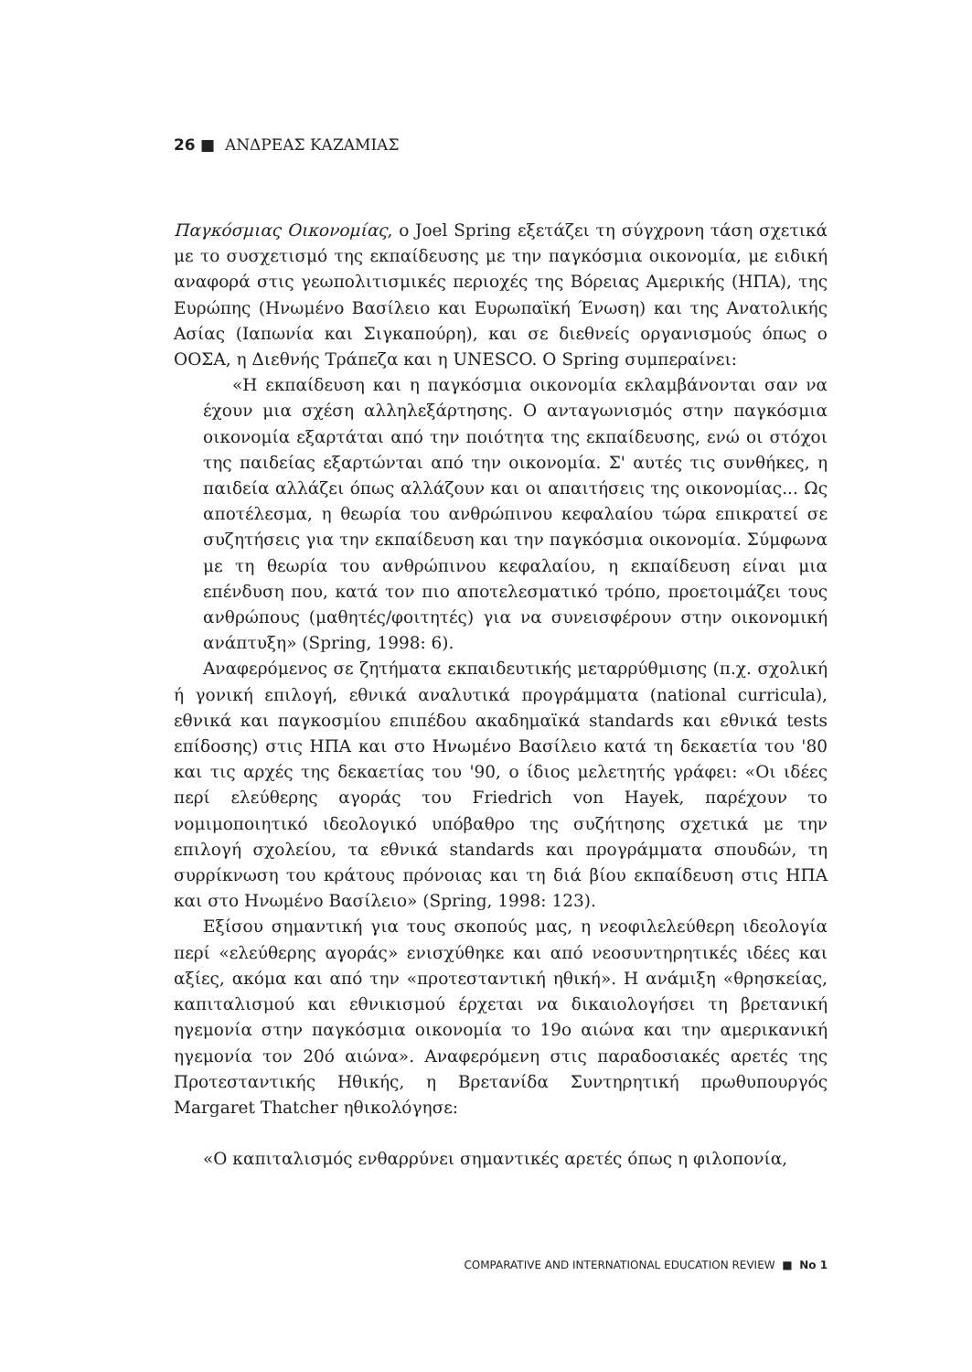26 ■ ΑΝΔΡΕΑΣ ΚΑΖΑΜΙΑΣ
Παγκόσμιας Οικονομίας, ο Joel Spring εξετάζει τη σύγχρονη τάση σχετικά με το συσχετισμό της εκπαίδευσης με την παγκόσμια οικονομία, με ειδική αναφορά στις γεωπολιτισμικές περιοχές της Βόρειας Αμερικής (ΗΠΑ), της Ευρώπης (Ηνωμένο Βασίλειο και Ευρωπαϊκή Ένωση) και της Ανατολικής Ασίας (Ιαπωνία και Σιγκαπούρη), και σε διεθνείς οργανισμούς όπως ο ΟΟΣΑ, η Διεθνής Τράπεζα και η UNESCO. Ο Spring συμπεραίνει:
«Η εκπαίδευση και η παγκόσμια οικονομία εκλαμβάνονται σαν να έχουν μια σχέση αλληλεξάρτησης. Ο ανταγωνισμός στην παγκόσμια οικονομία εξαρτάται από την ποιότητα της εκπαίδευσης, ενώ οι στόχοι της παιδείας εξαρτώνται από την οικονομία. Σ' αυτές τις συνθήκες, η παιδεία αλλάζει όπως αλλάζουν και οι απαιτήσεις της οικονομίας... Ως αποτέλεσμα, η θεωρία του ανθρώπινου κεφαλαίου τώρα επικρατεί σε συζητήσεις για την εκπαίδευση και την παγκόσμια οικονομία. Σύμφωνα με τη θεωρία του ανθρώπινου κεφαλαίου, η εκπαίδευση είναι μια επένδυση που, κατά τον πιο αποτελεσματικό τρόπο, προετοιμάζει τους ανθρώπους (μαθητές/φοιτητές) για να συνεισφέρουν στην οικονομική ανάπτυξη» (Spring, 1998: 6).
Αναφερόμενος σε ζητήματα εκπαιδευτικής μεταρρύθμισης (π.χ. σχολική ή γονική επιλογή, εθνικά αναλυτικά προγράμματα (national curricula), εθνικά και παγκοσμίου επιπέδου ακαδημαϊκά standards και εθνικά tests επίδοσης) στις ΗΠΑ και στο Ηνωμένο Βασίλειο κατά τη δεκαετία του '80 και τις αρχές της δεκαετίας του '90, ο ίδιος μελετητής γράφει: «Οι ιδέες περί ελεύθερης αγοράς του Friedrich von Hayek, παρέχουν το νομιμοποιητικό ιδεολογικό υπόβαθρο της συζήτησης σχετικά με την επιλογή σχολείου, τα εθνικά standards και προγράμματα σπουδών, τη συρρίκνωση του κράτους πρόνοιας και τη διά βίου εκπαίδευση στις ΗΠΑ και στο Ηνωμένο Βασίλειο» (Spring, 1998: 123).
Εξίσου σημαντική για τους σκοπούς μας, η νεοφιλελεύθερη ιδεολογία περί «ελεύθερης αγοράς» ενισχύθηκε και από νεοσυντηρητικές ιδέες και αξίες, ακόμα και από την «προτεσταντική ηθική». Η ανάμιξη «θρησκείας, καπιταλισμού και εθνικισμού έρχεται να δικαιολογήσει τη βρετανική ηγεμονία στην παγκόσμια οικονομία το 19ο αιώνα και την αμερικανική ηγεμονία τον 20ό αιώνα». Αναφερόμενη στις παραδοσιακές αρετές της Προτεσταντικής Ηθικής, η Βρετανίδα Συντηρητική πρωθυπουργός Margaret Thatcher ηθικολόγησε:
«Ο καπιταλισμός ενθαρρύνει σημαντικές αρετές όπως η φιλοπονία,
COMPARATIVE AND INTERNATIONAL EDUCATION REVIEW ■ No 1